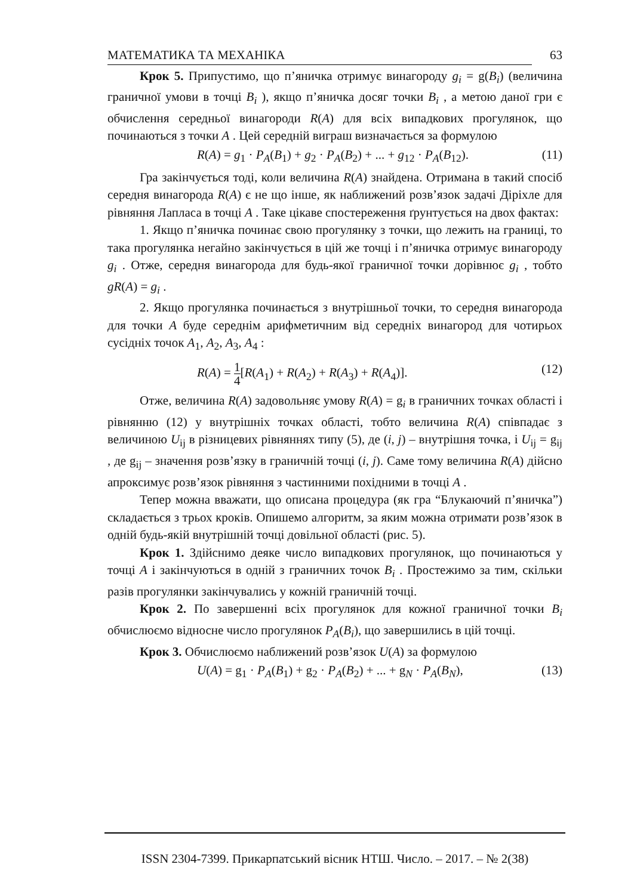МАТЕМАТИКА ТА МЕХАНІКА 63
Крок 5. Припустимо, що п’яничка отримує винагороду g<sub>i</sub> = g(B<sub>i</sub>) (величина граничної умови в точці B<sub>i</sub> ), якщо п’яничка досяг точки B<sub>i</sub> , а метою даної гри є обчислення середньої винагороди R(A) для всіх випадкових прогулянок, що починаються з точки A . Цей середній виграш визначається за формулою
R(A) = g<sub>1</sub> · P<sub>A</sub>(B<sub>1</sub>) + g<sub>2</sub> · P<sub>A</sub>(B<sub>2</sub>) + ... + g<sub>12</sub> · P<sub>A</sub>(B<sub>12</sub>). (11)
Гра закінчується тоді, коли величина R(A) знайдена. Отримана в такий спосіб середня винагорода R(A) є не що інше, як наближений розв’язок задачі Діріхле для рівняння Лапласа в точці A . Таке цікаве спостереження ґрунтується на двох фактах:
1. Якщо п’яничка починає свою прогулянку з точки, що лежить на границі, то така прогулянка негайно закінчується в цій же точці і п’яничка отримує винагороду g<sub>i</sub> . Отже, середня винагорода для будь-якої граничної точки дорівнює g<sub>i</sub> , тобто gR(A) = g<sub>i</sub> .
2. Якщо прогулянка починається з внутрішньої точки, то середня винагорода для точки A буде середнім арифметичним від середніх винагород для чотирьох сусідніх точок A<sub>1</sub>, A<sub>2</sub>, A<sub>3</sub>, A<sub>4</sub> :
R(A) = 1 4[R(A<sub>1</sub>) + R(A<sub>2</sub>) + R(A<sub>3</sub>) + R(A<sub>4</sub>)]. (12)
Отже, величина R(A) задовольняє умову R(A) = g<sub>i</sub> в граничних точках області і рівнянню (12) у внутрішніх точках області, тобто величина R(A) співпадає з величиною U<sub>ij</sub> в різницевих рівняннях типу (5), де (i, j) – внутрішня точка, і U<sub>ij</sub> = g<sub>ij</sub> , де g<sub>ij</sub> – значення розв’язку в граничній точці (i, j). Саме тому величина R(A) дійсно апроксимує розв’язок рівняння з частинними похідними в точці A .
Тепер можна вважати, що описана процедура (як гра “Блукаючий п’яничка”) складається з трьох кроків. Опишемо алгоритм, за яким можна отримати розв’язок в одній будь-якій внутрішній точці довільної області (рис. 5).
Крок 1. Здійснимо деяке число випадкових прогулянок, що починаються у точці A і закінчуються в одній з граничних точок B<sub>i</sub> . Простежимо за тим, скільки разів прогулянки закінчувались у кожній граничній точці.
Крок 2. По завершенні всіх прогулянок для кожної граничної точки B<sub>i</sub> обчислюємо відносне число прогулянок P<sub>A</sub>(B<sub>i</sub>), що завершились в цій точці.
Крок 3. Обчислюємо наближений розв’язок U(A) за формулою
U(A) = g<sub>1</sub> · P<sub>A</sub>(B<sub>1</sub>) + g<sub>2</sub> · P<sub>A</sub>(B<sub>2</sub>) + ... + g<sub>N</sub> · P<sub>A</sub>(B<sub>N</sub>), (13)
ISSN 2304-7399. Прикарпатський вісник НТШ. Число. – 2017. – № 2(38)